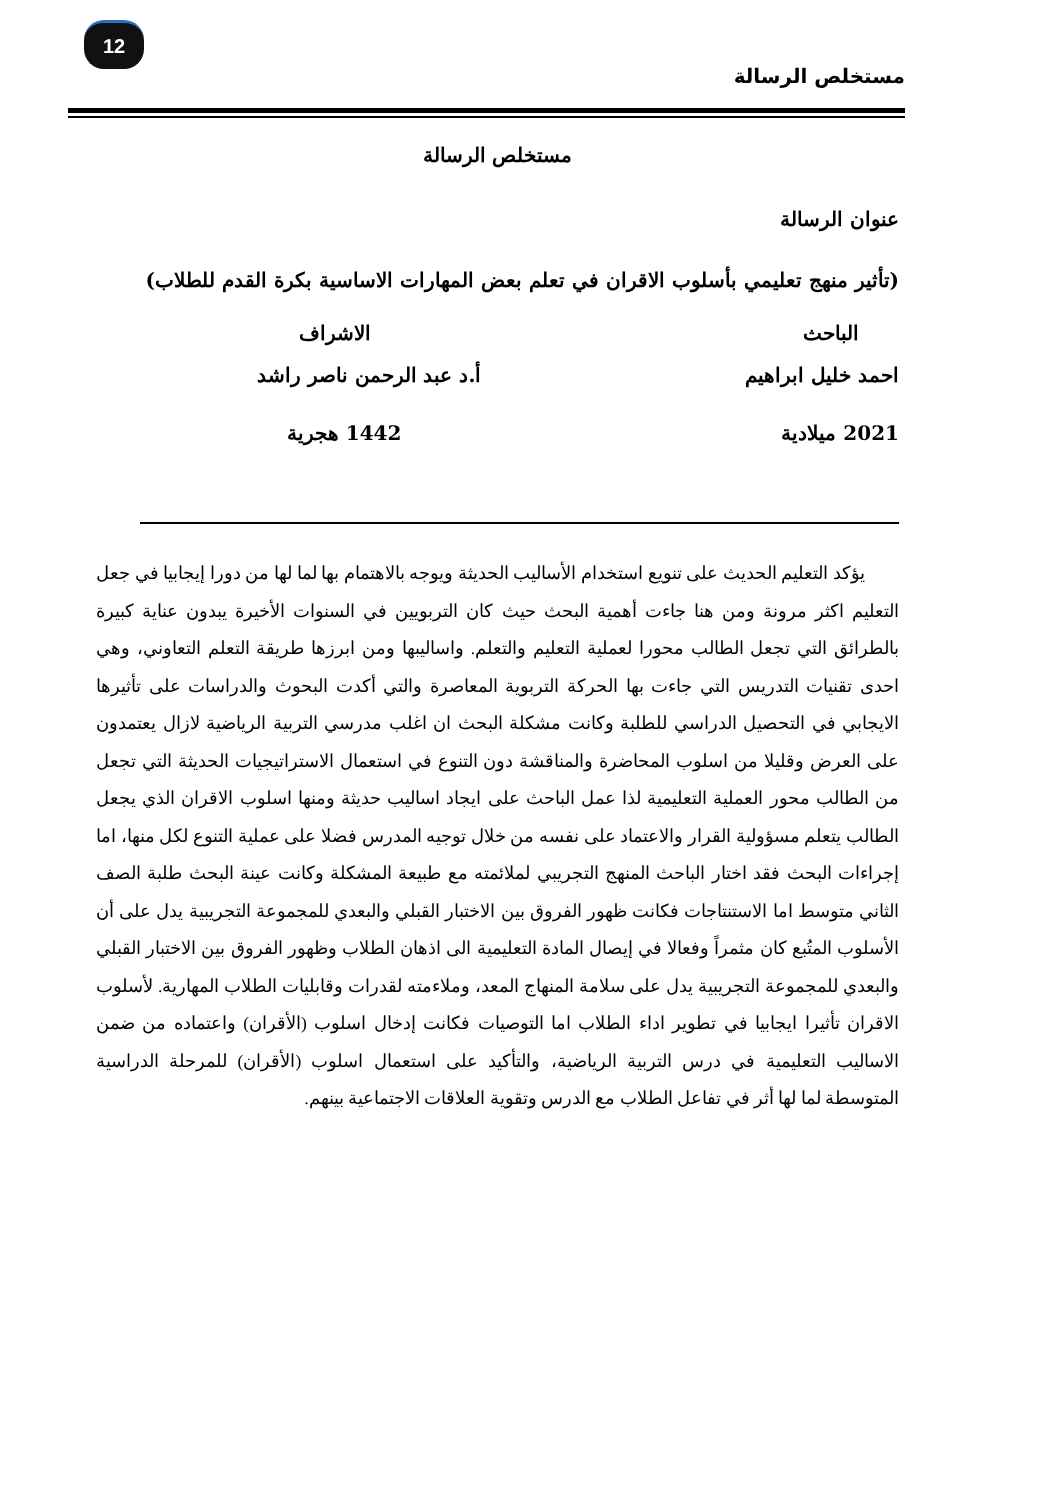12
مستخلص الرسالة
مستخلص الرسالة
عنوان الرسالة
(تأثير منهج تعليمي بأسلوب الاقران في تعلم بعض المهارات الاساسية بكرة القدم للطلاب)
الباحث
احمد خليل ابراهيم
2021 ميلادية
الاشراف
أ.د عبد الرحمن ناصر راشد
1442 هجرية
يؤكد التعليم الحديث على تنويع استخدام الأساليب الحديثة ويوجه بالاهتمام بها لما لها من دورا إيجابيا في جعل التعليم اكثر مرونة ومن هنا جاءت أهمية البحث حيث كان التربويين في السنوات الأخيرة يبدون عناية كبيرة بالطرائق التي تجعل الطالب محورا لعملية التعليم والتعلم. واساليبها ومن ابرزها طريقة التعلم التعاوني، وهي احدى تقنيات التدريس التي جاءت بها الحركة التربوية المعاصرة والتي أكدت البحوث والدراسات على تأثيرها الايجابي في التحصيل الدراسي للطلبة وكانت مشكلة البحث ان اغلب مدرسي التربية الرياضية لازال يعتمدون على العرض وقليلا من اسلوب المحاضرة والمناقشة دون التنوع في استعمال الاستراتيجيات الحديثة التي تجعل من الطالب محور العملية التعليمية لذا عمل الباحث على ايجاد اساليب حديثة ومنها اسلوب الاقران الذي يجعل الطالب يتعلم مسؤولية القرار والاعتماد على نفسه من خلال توجيه المدرس فضلا على عملية التنوع لكل منها، اما إجراءات البحث فقد اختار الباحث المنهج التجريبي لملائمته مع طبيعة المشكلة وكانت عينة البحث طلبة الصف الثاني متوسط اما الاستنتاجات فكانت ظهور الفروق بين الاختبار القبلي والبعدي للمجموعة التجريبية يدل على أن الأسلوب المتُبع كان مثمراً وفعالا في إيصال المادة التعليمية الى اذهان الطلاب وظهور الفروق بين الاختبار القبلي والبعدي للمجموعة التجريبية يدل على سلامة المنهاج المعد، وملاءمته لقدرات وقابليات الطلاب المهارية. لأسلوب الاقران تأثيرا ايجابيا في تطوير اداء الطلاب اما التوصيات فكانت إدخال اسلوب (الأقران) واعتماده من ضمن الاساليب التعليمية في درس التربية الرياضية، والتأكيد على استعمال اسلوب (الأقران) للمرحلة الدراسية المتوسطة لما لها أثر في تفاعل الطلاب مع الدرس وتقوية العلاقات الاجتماعية بينهم.